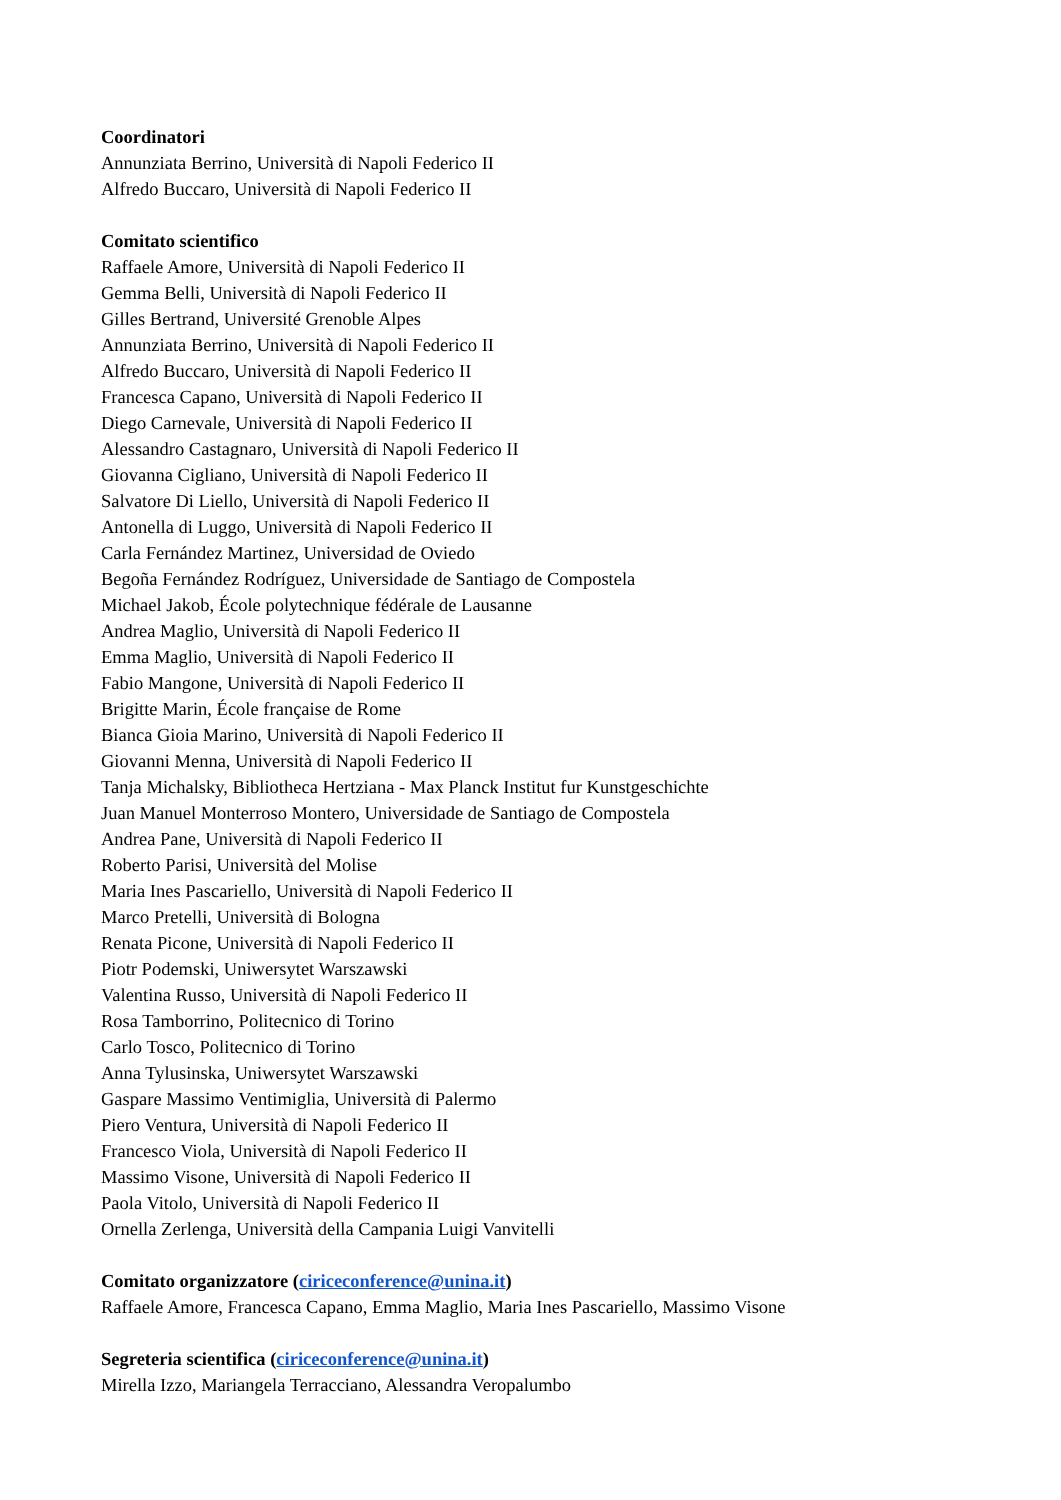Coordinatori
Annunziata Berrino, Università di Napoli Federico II
Alfredo Buccaro, Università di Napoli Federico II
Comitato scientifico
Raffaele Amore, Università di Napoli Federico II
Gemma Belli, Università di Napoli Federico II
Gilles Bertrand, Université Grenoble Alpes
Annunziata Berrino, Università di Napoli Federico II
Alfredo Buccaro, Università di Napoli Federico II
Francesca Capano, Università di Napoli Federico II
Diego Carnevale, Università di Napoli Federico II
Alessandro Castagnaro, Università di Napoli Federico II
Giovanna Cigliano, Università di Napoli Federico II
Salvatore Di Liello, Università di Napoli Federico II
Antonella di Luggo, Università di Napoli Federico II
Carla Fernández Martinez, Universidad de Oviedo
Begoña Fernández Rodríguez, Universidade de Santiago de Compostela
Michael Jakob, École polytechnique fédérale de Lausanne
Andrea Maglio, Università di Napoli Federico II
Emma Maglio, Università di Napoli Federico II
Fabio Mangone, Università di Napoli Federico II
Brigitte Marin, École française de Rome
Bianca Gioia Marino, Università di Napoli Federico II
Giovanni Menna, Università di Napoli Federico II
Tanja Michalsky, Bibliotheca Hertziana - Max Planck Institut fur Kunstgeschichte
Juan Manuel Monterroso Montero, Universidade de Santiago de Compostela
Andrea Pane, Università di Napoli Federico II
Roberto Parisi, Università del Molise
Maria Ines Pascariello, Università di Napoli Federico II
Marco Pretelli, Università di Bologna
Renata Picone, Università di Napoli Federico II
Piotr Podemski, Uniwersytet Warszawski
Valentina Russo, Università di Napoli Federico II
Rosa Tamborrino, Politecnico di Torino
Carlo Tosco, Politecnico di Torino
Anna Tylusinska, Uniwersytet Warszawski
Gaspare Massimo Ventimiglia, Università di Palermo
Piero Ventura, Università di Napoli Federico II
Francesco Viola, Università di Napoli Federico II
Massimo Visone, Università di Napoli Federico II
Paola Vitolo, Università di Napoli Federico II
Ornella Zerlenga, Università della Campania Luigi Vanvitelli
Comitato organizzatore (ciriceconference@unina.it)
Raffaele Amore, Francesca Capano, Emma Maglio, Maria Ines Pascariello, Massimo Visone
Segreteria scientifica (ciriceconference@unina.it)
Mirella Izzo, Mariangela Terracciano, Alessandra Veropalumbo